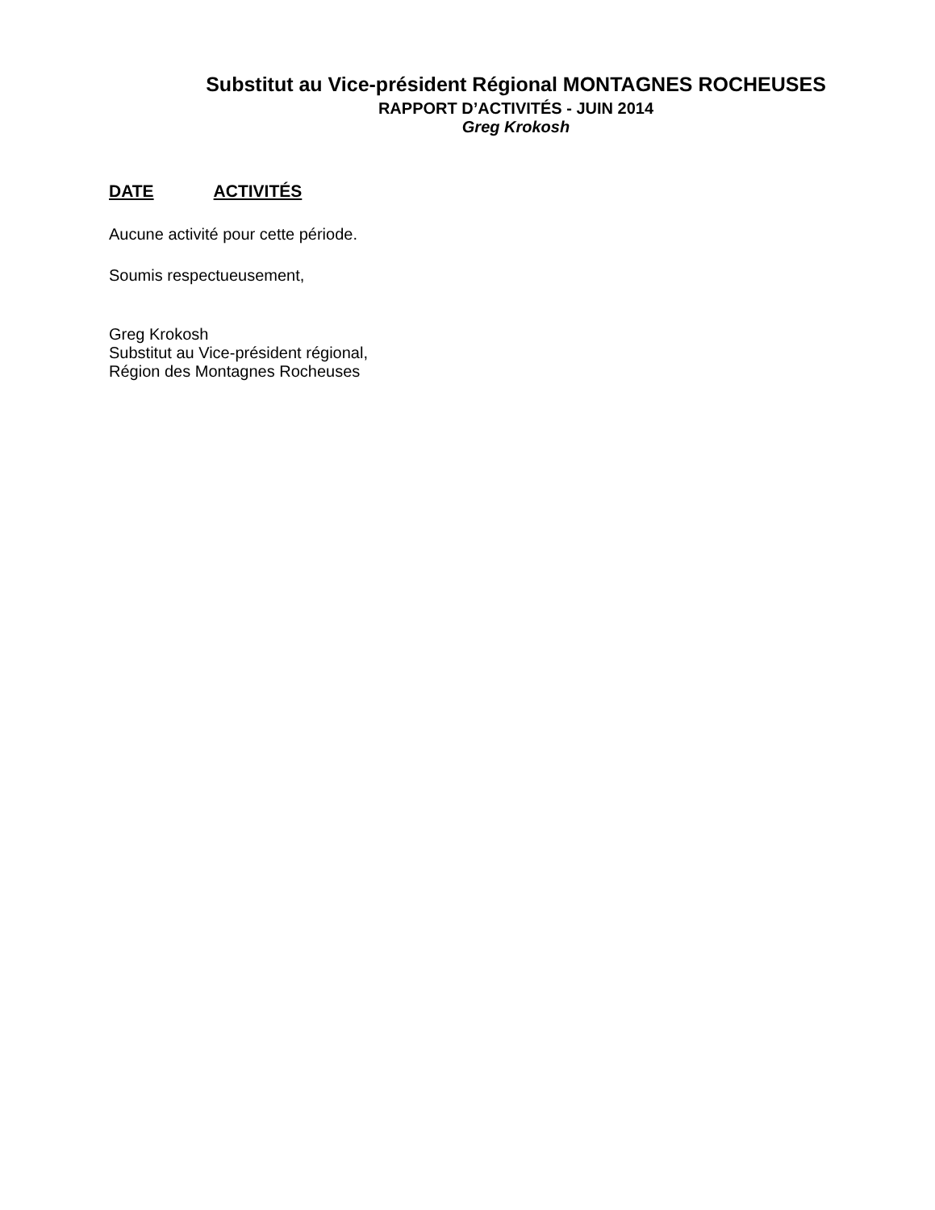Substitut au Vice-président Régional MONTAGNES ROCHEUSES
RAPPORT D’ACTIVITÉS - JUIN 2014
Greg Krokosh
DATE ACTIVITÉS
Aucune activité pour cette période.
Soumis respectueusement,
Greg Krokosh
Substitut au Vice-président régional,
Région des Montagnes Rocheuses